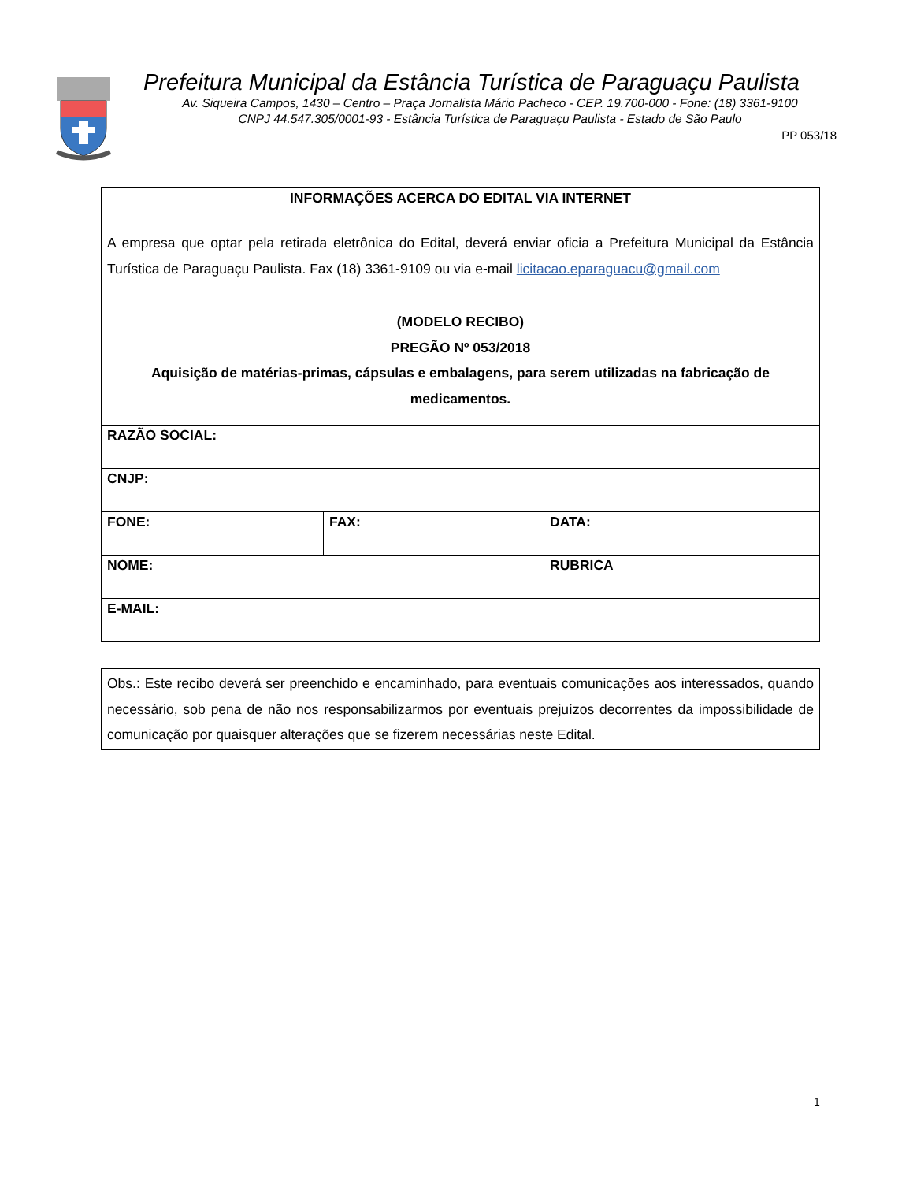Prefeitura Municipal da Estância Turística de Paraguaçu Paulista
Av. Siqueira Campos, 1430 – Centro – Praça Jornalista Mário Pacheco - CEP. 19.700-000 - Fone: (18) 3361-9100
CNPJ 44.547.305/0001-93 - Estância Turística de Paraguaçu Paulista - Estado de São Paulo
PP 053/18
| INFORMAÇÕES ACERCA DO EDITAL VIA INTERNET A empresa que optar pela retirada eletrônica do Edital, deverá enviar oficia a Prefeitura Municipal da Estância Turística de Paraguaçu Paulista. Fax (18) 3361-9109 ou via e-mail licitacao.eparaguacu@gmail.com | | |
| (MODELO RECIBO) PREGÃO Nº 053/2018 Aquisição de matérias-primas, cápsulas e embalagens, para serem utilizadas na fabricação de medicamentos. | | |
| RAZÃO SOCIAL: | | |
| CNJP: | | |
| FONE: | FAX: | DATA: |
| NOME: | | RUBRICA |
| E-MAIL: | | |
| Obs.: Este recibo deverá ser preenchido e encaminhado, para eventuais comunicações aos interessados, quando necessário, sob pena de não nos responsabilizarmos por eventuais prejuízos decorrentes da impossibilidade de comunicação por quaisquer alterações que se fizerem necessárias neste Edital. |
1